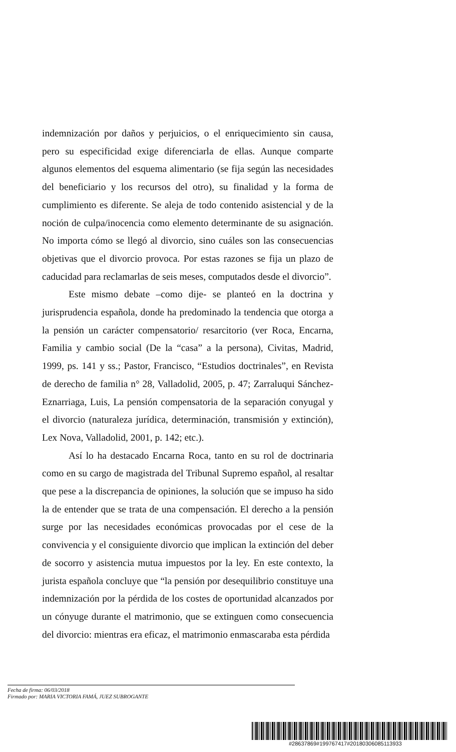indemnización por daños y perjuicios, o el enriquecimiento sin causa, pero su especificidad exige diferenciarla de ellas. Aunque comparte algunos elementos del esquema alimentario (se fija según las necesidades del beneficiario y los recursos del otro), su finalidad y la forma de cumplimiento es diferente. Se aleja de todo contenido asistencial y de la noción de culpa/inocencia como elemento determinante de su asignación. No importa cómo se llegó al divorcio, sino cuáles son las consecuencias objetivas que el divorcio provoca. Por estas razones se fija un plazo de caducidad para reclamarlas de seis meses, computados desde el divorcio”.
Este mismo debate –como dije- se planteó en la doctrina y jurisprudencia española, donde ha predominado la tendencia que otorga a la pensión un carácter compensatorio/ resarcitorio (ver Roca, Encarna, Familia y cambio social (De la “casa” a la persona), Civitas, Madrid, 1999, ps. 141 y ss.; Pastor, Francisco, “Estudios doctrinales”, en Revista de derecho de familia n° 28, Valladolid, 2005, p. 47; Zarraluqui Sánchez- Eznarriaga, Luis, La pensión compensatoria de la separación conyugal y el divorcio (naturaleza jurídica, determinación, transmisión y extinción), Lex Nova, Valladolid, 2001, p. 142; etc.).
Así lo ha destacado Encarna Roca, tanto en su rol de doctrinaria como en su cargo de magistrada del Tribunal Supremo español, al resaltar que pese a la discrepancia de opiniones, la solución que se impuso ha sido la de entender que se trata de una compensación. El derecho a la pensión surge por las necesidades económicas provocadas por el cese de la convivencia y el consiguiente divorcio que implican la extinción del deber de socorro y asistencia mutua impuestos por la ley. En este contexto, la jurista española concluye que “la pensión por desequilibrio constituye una indemnización por la pérdida de los costes de oportunidad alcanzados por un cónyuge durante el matrimonio, que se extinguen como consecuencia del divorcio: mientras era eficaz, el matrimonio enmascaraba esta pérdida
Fecha de firma: 06/03/2018
Firmado por: MARIA VICTORIA FAMÁ, JUEZ SUBROGANTE
#28637869#199767417#20180306085113933